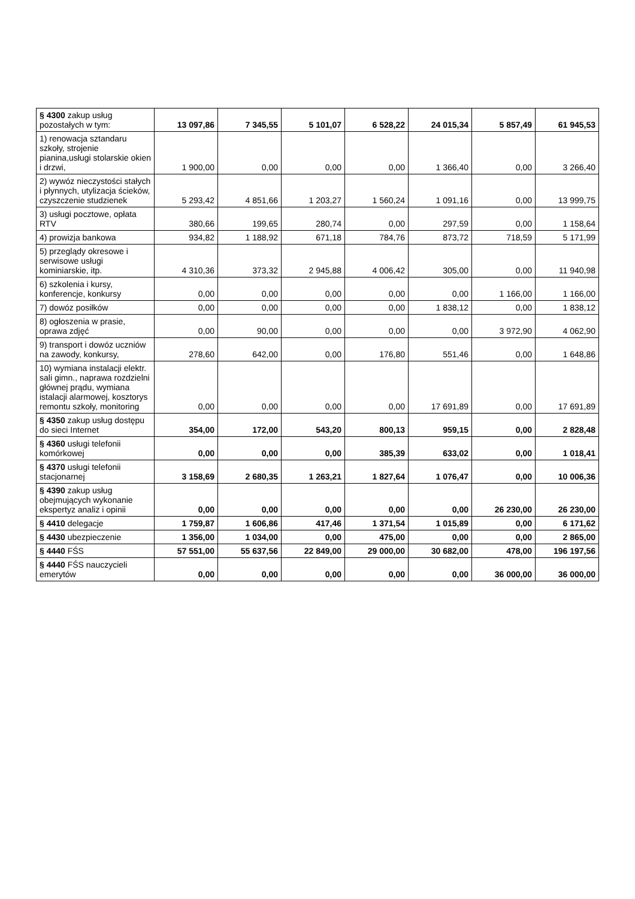| § 4300 zakup usług pozostałych w tym: | 13 097,86 | 7 345,55 | 5 101,07 | 6 528,22 | 24 015,34 | 5 857,49 | 61 945,53 |
| 1) renowacja sztandaru szkoły, strojenie pianina,usługi stolarskie okien i drzwi, | 1 900,00 | 0,00 | 0,00 | 0,00 | 1 366,40 | 0,00 | 3 266,40 |
| 2) wywóz nieczystości stałych i płynnych, utylizacja ścieków, czyszczenie studzienek | 5 293,42 | 4 851,66 | 1 203,27 | 1 560,24 | 1 091,16 | 0,00 | 13 999,75 |
| 3) usługi pocztowe, opłata RTV | 380,66 | 199,65 | 280,74 | 0,00 | 297,59 | 0,00 | 1 158,64 |
| 4) prowizja bankowa | 934,82 | 1 188,92 | 671,18 | 784,76 | 873,72 | 718,59 | 5 171,99 |
| 5) przeglądy okresowe i serwisowe usługi kominiarskie, itp. | 4 310,36 | 373,32 | 2 945,88 | 4 006,42 | 305,00 | 0,00 | 11 940,98 |
| 6) szkolenia i kursy, konferencje, konkursy | 0,00 | 0,00 | 0,00 | 0,00 | 0,00 | 1 166,00 | 1 166,00 |
| 7) dowóz posiłków | 0,00 | 0,00 | 0,00 | 0,00 | 1 838,12 | 0,00 | 1 838,12 |
| 8) ogłoszenia w prasie, oprawa zdjęć | 0,00 | 90,00 | 0,00 | 0,00 | 0,00 | 3 972,90 | 4 062,90 |
| 9) transport i dowóz uczniów na zawody, konkursy, | 278,60 | 642,00 | 0,00 | 176,80 | 551,46 | 0,00 | 1 648,86 |
| 10) wymiana instalacji elektr. sali gimn., naprawa rozdzielni głównej prądu, wymiana istalacji alarmowej, kosztorys remontu szkoły, monitoring | 0,00 | 0,00 | 0,00 | 0,00 | 17 691,89 | 0,00 | 17 691,89 |
| § 4350 zakup usług dostępu do sieci Internet | 354,00 | 172,00 | 543,20 | 800,13 | 959,15 | 0,00 | 2 828,48 |
| § 4360 usługi telefonii komórkowej | 0,00 | 0,00 | 0,00 | 385,39 | 633,02 | 0,00 | 1 018,41 |
| § 4370 usługi telefonii stacjonarnej | 3 158,69 | 2 680,35 | 1 263,21 | 1 827,64 | 1 076,47 | 0,00 | 10 006,36 |
| § 4390 zakup usług obejmujących wykonanie ekspertyz analiz i opinii | 0,00 | 0,00 | 0,00 | 0,00 | 0,00 | 26 230,00 | 26 230,00 |
| § 4410 delegacje | 1 759,87 | 1 606,86 | 417,46 | 1 371,54 | 1 015,89 | 0,00 | 6 171,62 |
| § 4430 ubezpieczenie | 1 356,00 | 1 034,00 | 0,00 | 475,00 | 0,00 | 0,00 | 2 865,00 |
| § 4440 FŚS | 57 551,00 | 55 637,56 | 22 849,00 | 29 000,00 | 30 682,00 | 478,00 | 196 197,56 |
| § 4440 FŚS nauczycieli emerytów | 0,00 | 0,00 | 0,00 | 0,00 | 0,00 | 36 000,00 | 36 000,00 |